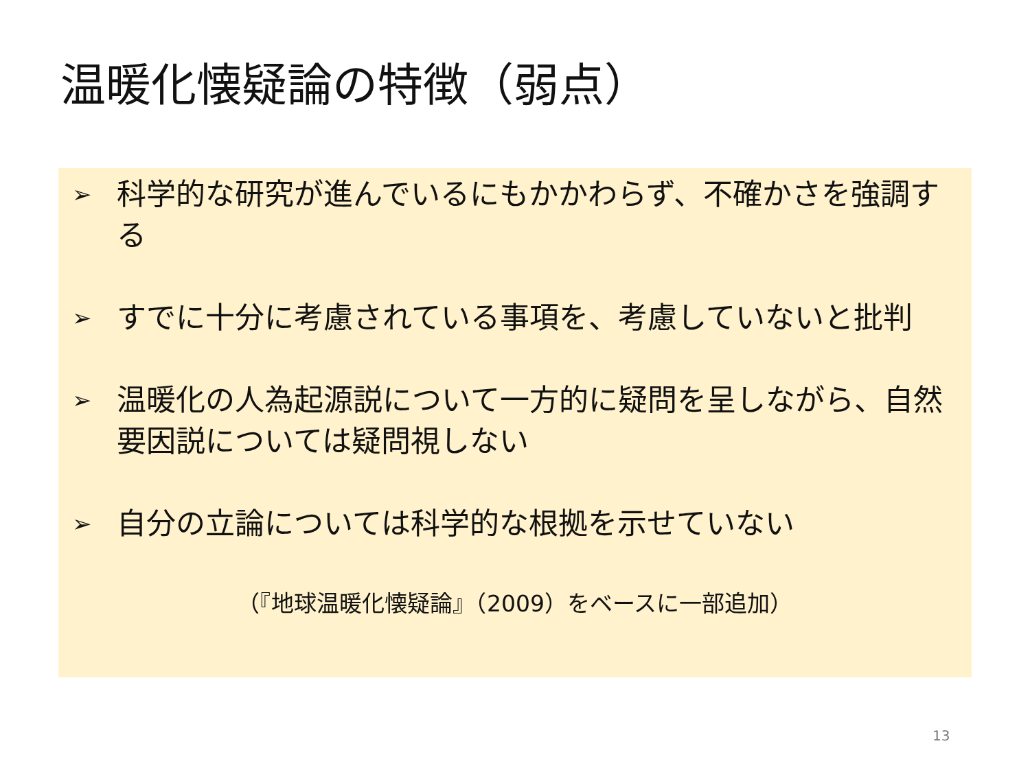温暖化懐疑論の特徴（弱点）
➢ 科学的な研究が進んでいるにもかかわらず、不確かさを強調する
➢ すでに十分に考慮されている事項を、考慮していないと批判
➢ 温暖化の人為起源説について一方的に疑問を呈しながら、自然要因説については疑問視しない
➢ 自分の立論については科学的な根拠を示せていない
（『地球温暖化懐疑論』（2009）をベースに一部追加）
13